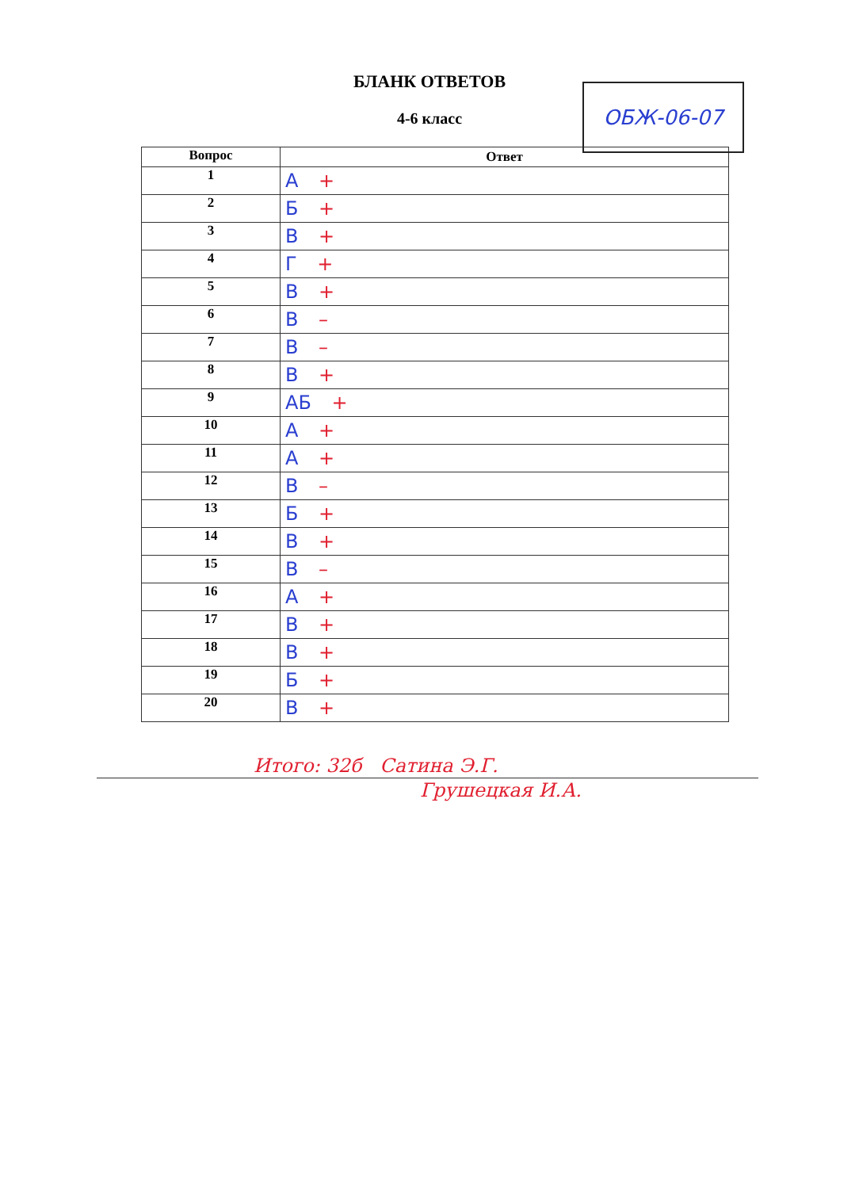БЛАНК ОТВЕТОВ
4-6 класс
ОБЖ-06-07
| Вопрос | Ответ |
| --- | --- |
| 1 | А + |
| 2 | Б + |
| 3 | В + |
| 4 | Г + |
| 5 | В + |
| 6 | В – |
| 7 | В – |
| 8 | В + |
| 9 | АБ + |
| 10 | А + |
| 11 | А + |
| 12 | В – |
| 13 | Б + |
| 14 | В + |
| 15 | В – |
| 16 | А + |
| 17 | В + |
| 18 | В + |
| 19 | Б + |
| 20 | В + |
Итого: 32б Сатина Э.Г.
Грушецкая И.А.